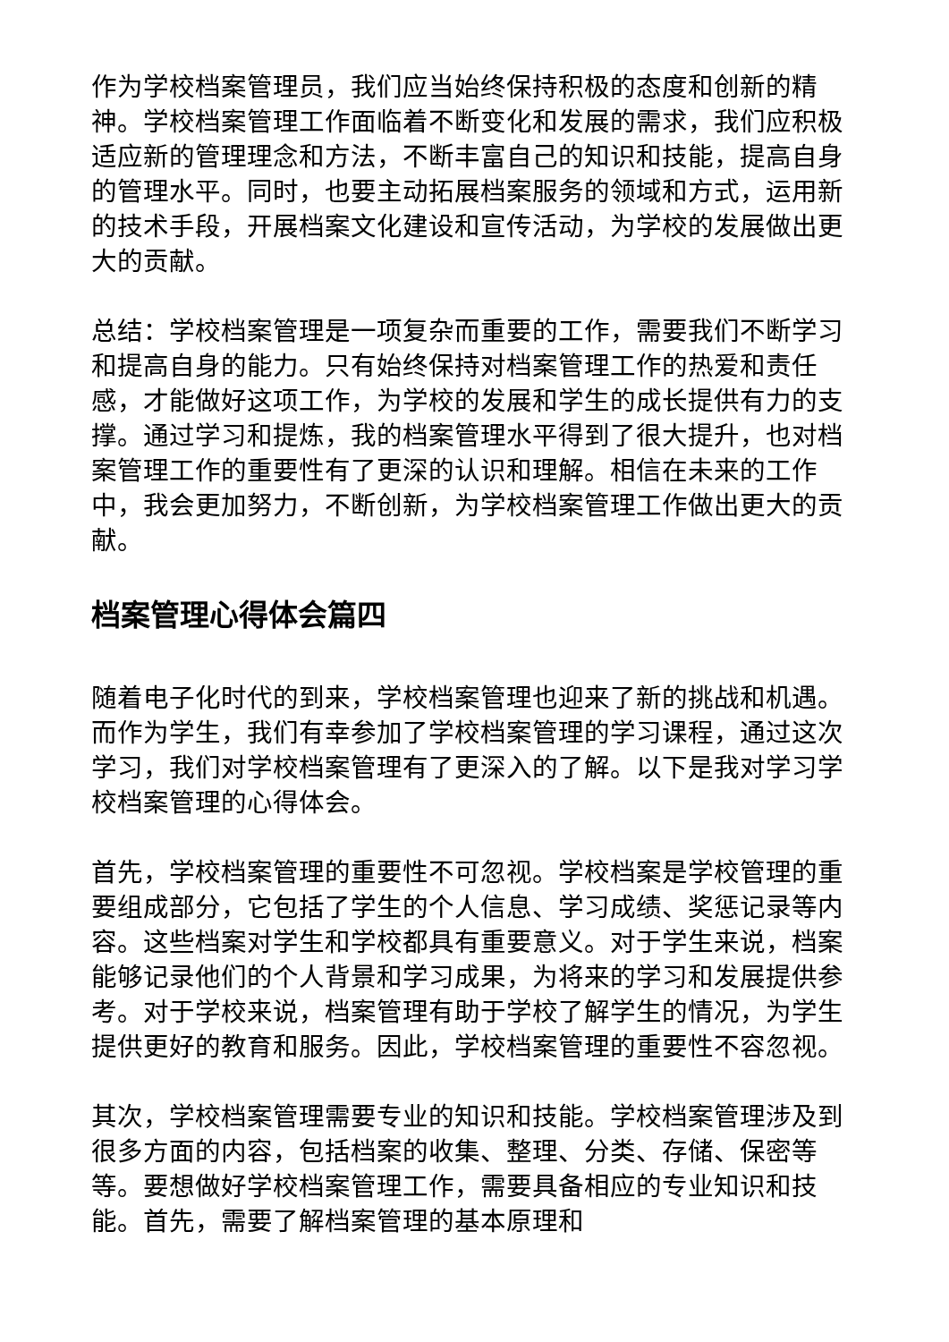作为学校档案管理员，我们应当始终保持积极的态度和创新的精神。学校档案管理工作面临着不断变化和发展的需求，我们应积极适应新的管理理念和方法，不断丰富自己的知识和技能，提高自身的管理水平。同时，也要主动拓展档案服务的领域和方式，运用新的技术手段，开展档案文化建设和宣传活动，为学校的发展做出更大的贡献。
总结：学校档案管理是一项复杂而重要的工作，需要我们不断学习和提高自身的能力。只有始终保持对档案管理工作的热爱和责任感，才能做好这项工作，为学校的发展和学生的成长提供有力的支撑。通过学习和提炼，我的档案管理水平得到了很大提升，也对档案管理工作的重要性有了更深的认识和理解。相信在未来的工作中，我会更加努力，不断创新，为学校档案管理工作做出更大的贡献。
档案管理心得体会篇四
随着电子化时代的到来，学校档案管理也迎来了新的挑战和机遇。而作为学生，我们有幸参加了学校档案管理的学习课程，通过这次学习，我们对学校档案管理有了更深入的了解。以下是我对学习学校档案管理的心得体会。
首先，学校档案管理的重要性不可忽视。学校档案是学校管理的重要组成部分，它包括了学生的个人信息、学习成绩、奖惩记录等内容。这些档案对学生和学校都具有重要意义。对于学生来说，档案能够记录他们的个人背景和学习成果，为将来的学习和发展提供参考。对于学校来说，档案管理有助于学校了解学生的情况，为学生提供更好的教育和服务。因此，学校档案管理的重要性不容忽视。
其次，学校档案管理需要专业的知识和技能。学校档案管理涉及到很多方面的内容，包括档案的收集、整理、分类、存储、保密等等。要想做好学校档案管理工作，需要具备相应的专业知识和技能。首先，需要了解档案管理的基本原理和